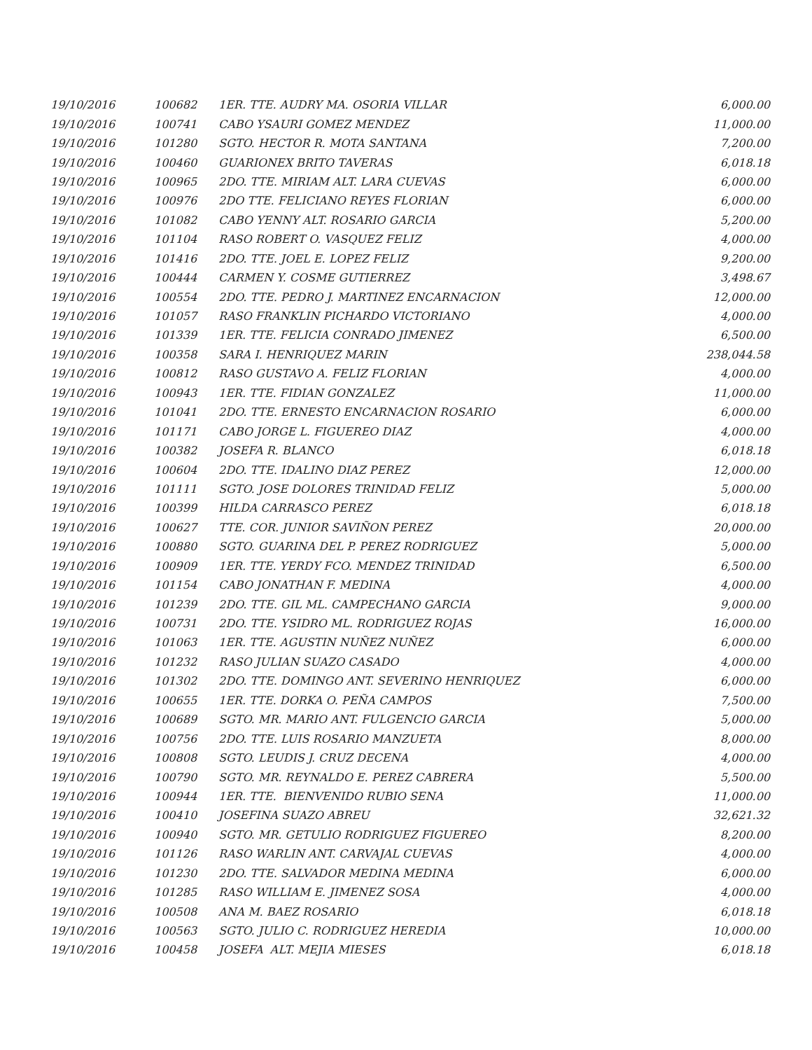| 19/10/2016 | 100682 | 1ER. TTE. AUDRY MA. OSORIA VILLAR | 6,000.00 |
| 19/10/2016 | 100741 | CABO YSAURI GOMEZ MENDEZ | 11,000.00 |
| 19/10/2016 | 101280 | SGTO. HECTOR R. MOTA SANTANA | 7,200.00 |
| 19/10/2016 | 100460 | GUARIONEX BRITO TAVERAS | 6,018.18 |
| 19/10/2016 | 100965 | 2DO. TTE. MIRIAM ALT. LARA CUEVAS | 6,000.00 |
| 19/10/2016 | 100976 | 2DO TTE. FELICIANO REYES FLORIAN | 6,000.00 |
| 19/10/2016 | 101082 | CABO YENNY ALT. ROSARIO GARCIA | 5,200.00 |
| 19/10/2016 | 101104 | RASO ROBERT O. VASQUEZ FELIZ | 4,000.00 |
| 19/10/2016 | 101416 | 2DO. TTE. JOEL E. LOPEZ FELIZ | 9,200.00 |
| 19/10/2016 | 100444 | CARMEN Y. COSME GUTIERREZ | 3,498.67 |
| 19/10/2016 | 100554 | 2DO. TTE. PEDRO J. MARTINEZ ENCARNACION | 12,000.00 |
| 19/10/2016 | 101057 | RASO FRANKLIN PICHARDO VICTORIANO | 4,000.00 |
| 19/10/2016 | 101339 | 1ER. TTE. FELICIA CONRADO JIMENEZ | 6,500.00 |
| 19/10/2016 | 100358 | SARA I. HENRIQUEZ MARIN | 238,044.58 |
| 19/10/2016 | 100812 | RASO GUSTAVO A. FELIZ FLORIAN | 4,000.00 |
| 19/10/2016 | 100943 | 1ER. TTE. FIDIAN GONZALEZ | 11,000.00 |
| 19/10/2016 | 101041 | 2DO. TTE. ERNESTO ENCARNACION ROSARIO | 6,000.00 |
| 19/10/2016 | 101171 | CABO JORGE L. FIGUEREO DIAZ | 4,000.00 |
| 19/10/2016 | 100382 | JOSEFA R. BLANCO | 6,018.18 |
| 19/10/2016 | 100604 | 2DO. TTE. IDALINO DIAZ PEREZ | 12,000.00 |
| 19/10/2016 | 101111 | SGTO. JOSE DOLORES TRINIDAD FELIZ | 5,000.00 |
| 19/10/2016 | 100399 | HILDA CARRASCO PEREZ | 6,018.18 |
| 19/10/2016 | 100627 | TTE. COR. JUNIOR SAVIÑON PEREZ | 20,000.00 |
| 19/10/2016 | 100880 | SGTO. GUARINA DEL P. PEREZ RODRIGUEZ | 5,000.00 |
| 19/10/2016 | 100909 | 1ER. TTE. YERDY FCO. MENDEZ TRINIDAD | 6,500.00 |
| 19/10/2016 | 101154 | CABO JONATHAN F. MEDINA | 4,000.00 |
| 19/10/2016 | 101239 | 2DO. TTE. GIL ML. CAMPECHANO GARCIA | 9,000.00 |
| 19/10/2016 | 100731 | 2DO. TTE. YSIDRO ML. RODRIGUEZ ROJAS | 16,000.00 |
| 19/10/2016 | 101063 | 1ER. TTE. AGUSTIN NUÑEZ NUÑEZ | 6,000.00 |
| 19/10/2016 | 101232 | RASO JULIAN SUAZO CASADO | 4,000.00 |
| 19/10/2016 | 101302 | 2DO. TTE. DOMINGO ANT. SEVERINO HENRIQUEZ | 6,000.00 |
| 19/10/2016 | 100655 | 1ER. TTE. DORKA O. PEÑA CAMPOS | 7,500.00 |
| 19/10/2016 | 100689 | SGTO. MR. MARIO ANT. FULGENCIO GARCIA | 5,000.00 |
| 19/10/2016 | 100756 | 2DO. TTE. LUIS ROSARIO MANZUETA | 8,000.00 |
| 19/10/2016 | 100808 | SGTO. LEUDIS J. CRUZ DECENA | 4,000.00 |
| 19/10/2016 | 100790 | SGTO. MR. REYNALDO E. PEREZ CABRERA | 5,500.00 |
| 19/10/2016 | 100944 | 1ER. TTE. BIENVENIDO RUBIO SENA | 11,000.00 |
| 19/10/2016 | 100410 | JOSEFINA SUAZO ABREU | 32,621.32 |
| 19/10/2016 | 100940 | SGTO. MR. GETULIO RODRIGUEZ FIGUEREO | 8,200.00 |
| 19/10/2016 | 101126 | RASO WARLIN ANT. CARVAJAL CUEVAS | 4,000.00 |
| 19/10/2016 | 101230 | 2DO. TTE. SALVADOR MEDINA MEDINA | 6,000.00 |
| 19/10/2016 | 101285 | RASO WILLIAM E. JIMENEZ SOSA | 4,000.00 |
| 19/10/2016 | 100508 | ANA M. BAEZ ROSARIO | 6,018.18 |
| 19/10/2016 | 100563 | SGTO. JULIO C. RODRIGUEZ HEREDIA | 10,000.00 |
| 19/10/2016 | 100458 | JOSEFA ALT. MEJIA MIESES | 6,018.18 |